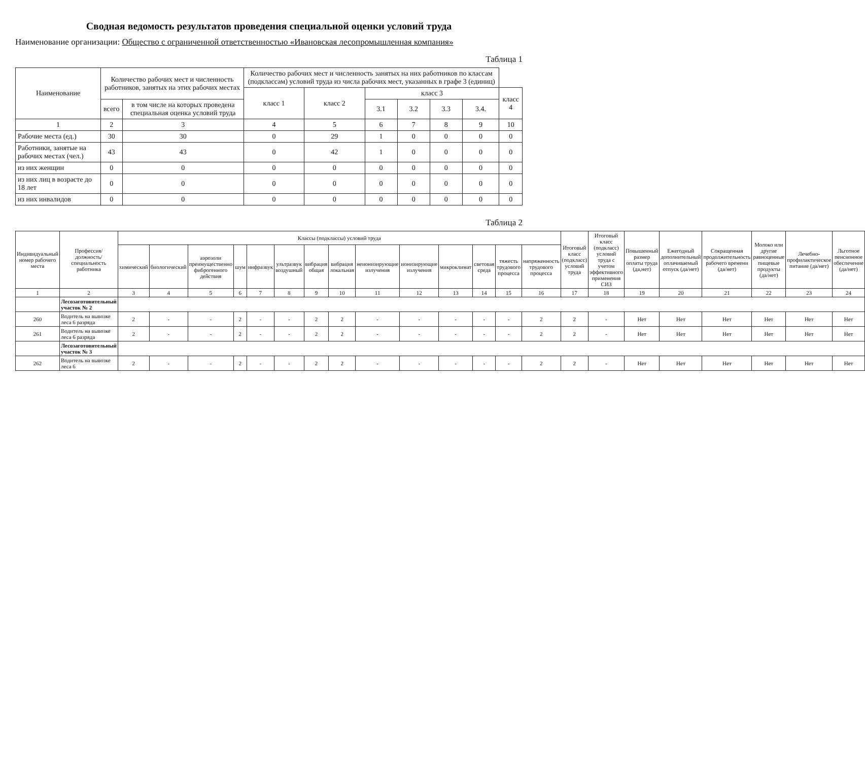Сводная ведомость результатов проведения специальной оценки условий труда
Наименование организации: Общество с ограниченной ответственностью «Ивановская лесопромышленная компания»
Таблица 1
| Наименование | Количество рабочих мест и численность работников, занятых на этих рабочих местах | | Количество рабочих мест и численность занятых на них работников по классам (подклассам) условий труда из числа рабочих мест, указанных в графе 3 (единиц) | | | | | | |
| --- | --- | --- | --- | --- | --- | --- | --- | --- | --- |
| | | | класс 1 | класс 2 | класс 3 | | | | класс 4 |
| | всего | в том числе на которых проведена специальная оценка условий труда | | | 3.1 | 3.2 | 3.3 | 3.4. | |
| 1 | 2 | 3 | 4 | 5 | 6 | 7 | 8 | 9 | 10 |
| Рабочие места (ед.) | 30 | 30 | 0 | 29 | 1 | 0 | 0 | 0 | 0 |
| Работники, занятые на рабочих местах (чел.) | 43 | 43 | 0 | 42 | 1 | 0 | 0 | 0 | 0 |
| из них женщин | 0 | 0 | 0 | 0 | 0 | 0 | 0 | 0 | 0 |
| из них лиц в возрасте до 18 лет | 0 | 0 | 0 | 0 | 0 | 0 | 0 | 0 | 0 |
| из них инвалидов | 0 | 0 | 0 | 0 | 0 | 0 | 0 | 0 | 0 |
Таблица 2
| Индивидуальный номер рабочего места | Профессия/ должность/ специальность работника | Классы (подклассы) условий труда | | | | | | | | | | | | | | Итоговый класс (подкласс) условий труда | Итоговый класс (подкласс) условий труда с учетом эффективного применения СИЗ | Повышенный размер оплаты труда (да,нет) | Ежегодный дополнительный оплачиваемый отпуск (да/нет) | Сокращенная продолжительность рабочего времени (да/нет) | Молоко или другие равноценные пищевые продукты (да/нет) | Лечебно-профилактическое питание (да/нет) | Льготное пенсионное обеспечение (да/нет) |
| --- | --- | --- | --- | --- | --- | --- | --- | --- | --- | --- | --- | --- | --- | --- | --- | --- | --- | --- | --- | --- | --- | --- | --- |
| | | химический | биологический | аэрозоли преимущественно фиброгенного действия | шум | инфразвук | ультразвук воздушный | вибрация общая | вибрация локальная | неионизирующие излучения | ионизирующие излучения | микроклимат | световая среда | тяжесть трудового процесса | напряженность трудового процесса | | | | | | | | |
| 1 | 2 | 3 | 4 | 5 | 6 | 7 | 8 | 9 | 10 | 11 | 12 | 13 | 14 | 15 | 16 | 17 | 18 | 19 | 20 | 21 | 22 | 23 | 24 |
| | Лесозаготовительный участок № 2 | | | | | | | | | | | | | | | | | | | | | | |
| 260 | Водитель на вывозке леса 6 разряда | 2 | - | - | 2 | - | - | 2 | 2 | - | - | - | - | - | 2 | 2 | - | Нет | Нет | Нет | Нет | Нет | Нет |
| 261 | Водитель на вывозке леса 6 разряда | 2 | - | - | 2 | - | - | 2 | 2 | - | - | - | - | - | 2 | 2 | - | Нет | Нет | Нет | Нет | Нет | Нет |
| | Лесозаготовительный участок № 3 | | | | | | | | | | | | | | | | | | | | | | |
| 262 | Водитель на вывозке леса 6 | 2 | - | - | 2 | - | - | 2 | 2 | - | - | - | - | - | 2 | 2 | - | Нет | Нет | Нет | Нет | Нет | Нет |